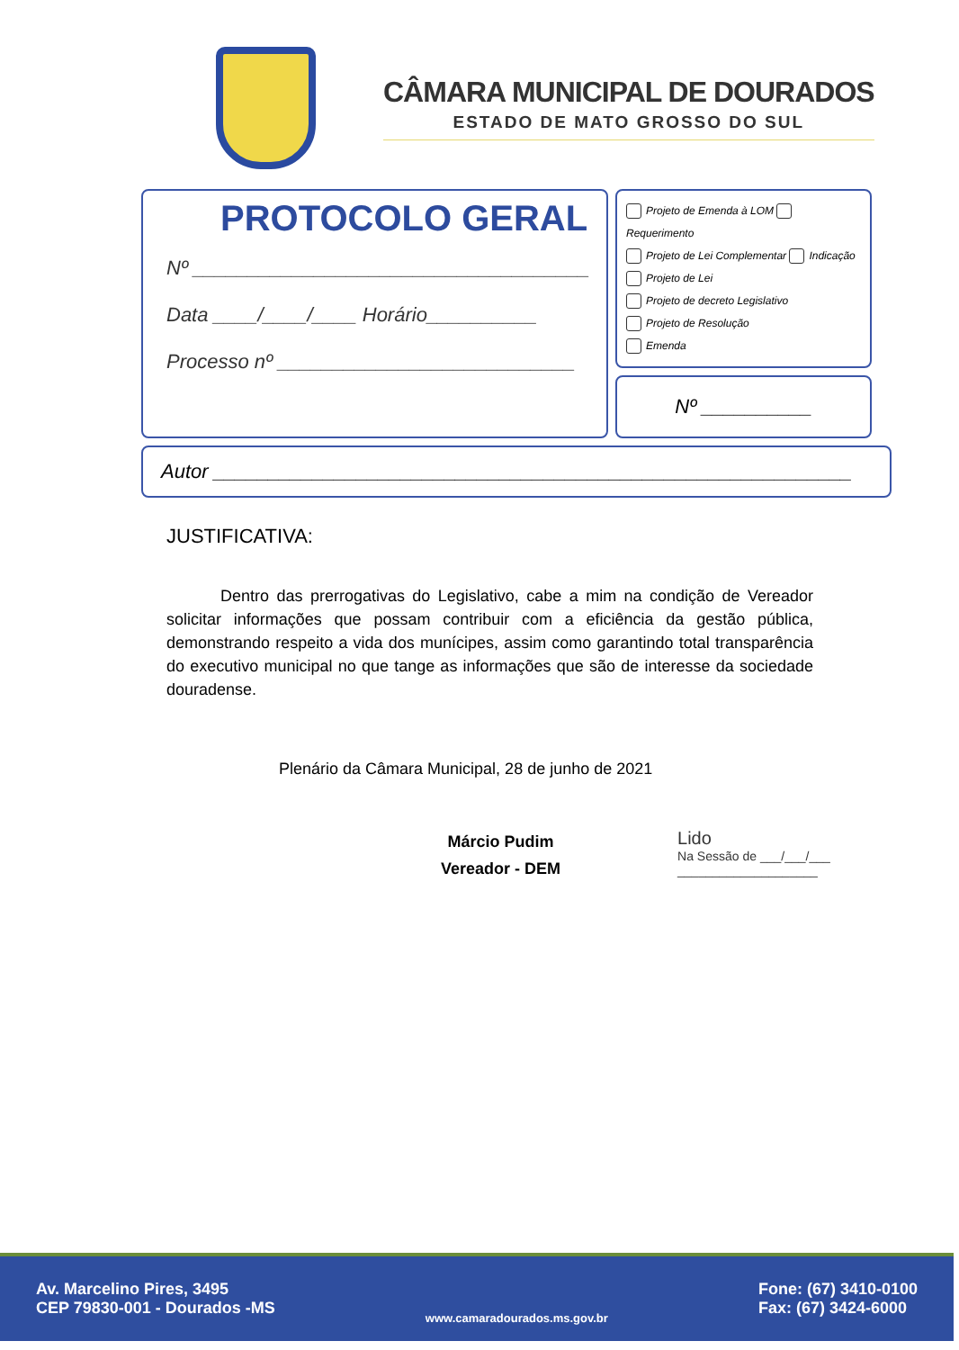CÂMARA MUNICIPAL DE DOURADOS
ESTADO DE MATO GROSSO DO SUL
PROTOCOLO GERAL
Nº ____________________________________
Data ____/____/____ Horário__________
Processo nº ___________________________
Projeto de Emenda à LOM Requerimento
Projeto de Lei Complementar Indicação
Projeto de Lei
Projeto de decreto Legislativo
Projeto de Resolução
Emenda
Nº __________
Autor __________________________________________________________
JUSTIFICATIVA:
Dentro das prerrogativas do Legislativo, cabe a mim na condição de Vereador solicitar informações que possam contribuir com a eficiência da gestão pública, demonstrando respeito a vida dos munícipes, assim como garantindo total transparência do executivo municipal no que tange as informações que são de interesse da sociedade douradense.
Plenário da Câmara Municipal, 28 de junho de 2021
Márcio Pudim
Vereador - DEM
Lido
Na Sessão de ___/___/___
____________________
Av. Marcelino Pires, 3495
CEP 79830-001 - Dourados -MS
www.camaradourados.ms.gov.br
Fone: (67) 3410-0100
Fax: (67) 3424-6000